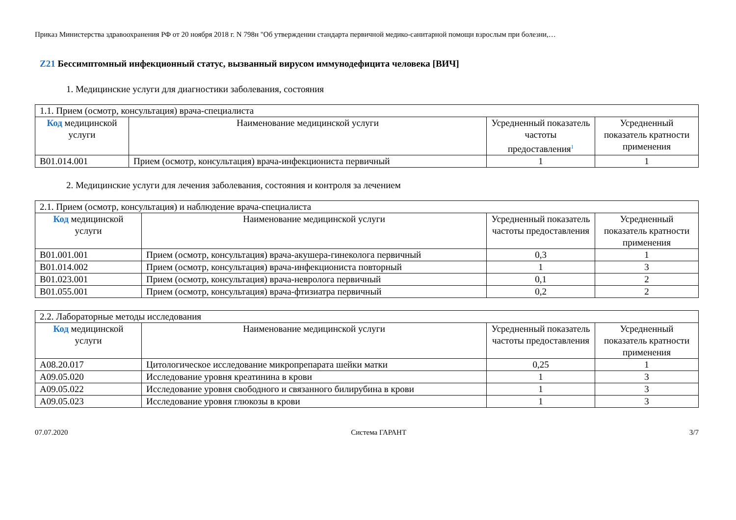Приказ Министерства здравоохранения РФ от 20 ноября 2018 г. N 798н "Об утверждении стандарта первичной медико-санитарной помощи взрослым при болезни,…
Z21 Бессимптомный инфекционный статус, вызванный вирусом иммунодефицита человека [ВИЧ]
1. Медицинские услуги для диагностики заболевания, состояния
| 1.1. Прием (осмотр, консультация) врача-специалиста | | | |
| Код медицинской услуги | Наименование медицинской услуги | Усредненный показатель частоты предоставления<sup>1</sup> | Усредненный показатель кратности применения |
| B01.014.001 | Прием (осмотр, консультация) врача-инфекциониста первичный | 1 | 1 |
2. Медицинские услуги для лечения заболевания, состояния и контроля за лечением
| 2.1. Прием (осмотр, консультация) и наблюдение врача-специалиста | | | |
| Код медицинской услуги | Наименование медицинской услуги | Усредненный показатель частоты предоставления | Усредненный показатель кратности применения |
| B01.001.001 | Прием (осмотр, консультация) врача-акушера-гинеколога первичный | 0,3 | 1 |
| B01.014.002 | Прием (осмотр, консультация) врача-инфекциониста повторный | 1 | 3 |
| B01.023.001 | Прием (осмотр, консультация) врача-невролога первичный | 0,1 | 2 |
| B01.055.001 | Прием (осмотр, консультация) врача-фтизиатра первичный | 0,2 | 2 |
| 2.2. Лабораторные методы исследования | | | |
| Код медицинской услуги | Наименование медицинской услуги | Усредненный показатель частоты предоставления | Усредненный показатель кратности применения |
| A08.20.017 | Цитологическое исследование микропрепарата шейки матки | 0,25 | 1 |
| A09.05.020 | Исследование уровня креатинина в крови | 1 | 3 |
| A09.05.022 | Исследование уровня свободного и связанного билирубина в крови | 1 | 3 |
| A09.05.023 | Исследование уровня глюкозы в крови | 1 | 3 |
07.07.2020 Система ГАРАНТ 3/7